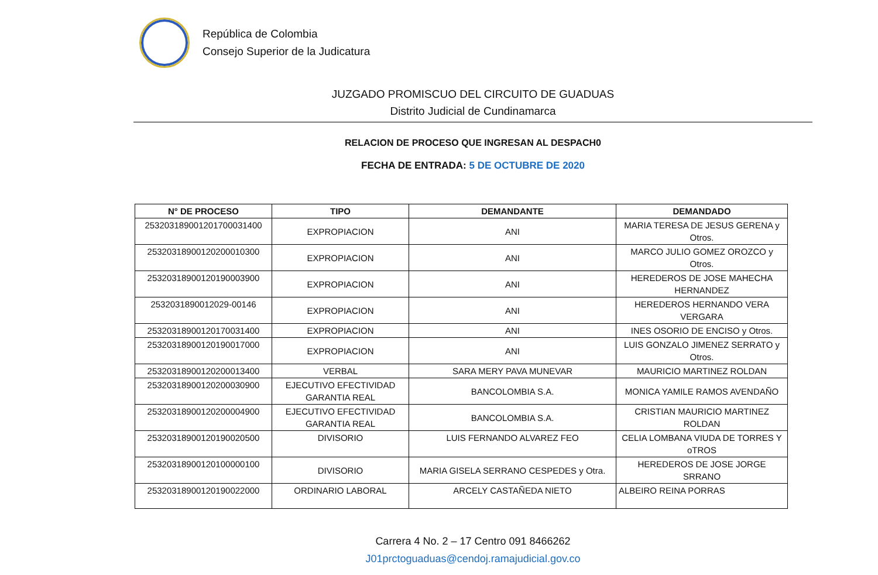República de Colombia
Consejo Superior de la Judicatura
JUZGADO PROMISCUO DEL CIRCUITO DE GUADUAS
Distrito Judicial de Cundinamarca
RELACION DE PROCESO QUE INGRESAN AL DESPACH0
FECHA DE ENTRADA: 5 DE OCTUBRE DE 2020
| N° DE PROCESO | TIPO | DEMANDANTE | DEMANDADO |
| --- | --- | --- | --- |
| 253203189001201700031400 | EXPROPIACION | ANI | MARIA TERESA DE JESUS GERENA y Otros. |
| 25320318900120200010300 | EXPROPIACION | ANI | MARCO JULIO GOMEZ OROZCO y Otros. |
| 25320318900120190003900 | EXPROPIACION | ANI | HEREDEROS DE JOSE MAHECHA HERNANDEZ |
| 2532031890012029-00146 | EXPROPIACION | ANI | HEREDEROS HERNANDO VERA VERGARA |
| 25320318900120170031400 | EXPROPIACION | ANI | INES OSORIO DE ENCISO y Otros. |
| 25320318900120190017000 | EXPROPIACION | ANI | LUIS GONZALO JIMENEZ SERRATO y Otros. |
| 25320318900120200013400 | VERBAL | SARA MERY PAVA MUNEVAR | MAURICIO MARTINEZ ROLDAN |
| 25320318900120200030900 | EJECUTIVO EFECTIVIDAD GARANTIA REAL | BANCOLOMBIA S.A. | MONICA YAMILE RAMOS AVENDAÑO |
| 25320318900120200004900 | EJECUTIVO EFECTIVIDAD GARANTIA REAL | BANCOLOMBIA S.A. | CRISTIAN MAURICIO MARTINEZ ROLDAN |
| 25320318900120190020500 | DIVISORIO | LUIS FERNANDO ALVAREZ FEO | CELIA LOMBANA VIUDA DE TORRES Y oTROS |
| 25320318900120100000100 | DIVISORIO | MARIA GISELA SERRANO CESPEDES y Otra. | HEREDEROS DE JOSE JORGE SRRANO |
| 25320318900120190022000 | ORDINARIO LABORAL | ARCELY CASTAÑEDA NIETO | ALBEIRO REINA PORRAS |
Carrera 4 No. 2 – 17 Centro 091 8466262
J01prctoguaduas@cendoj.ramajudicial.gov.co